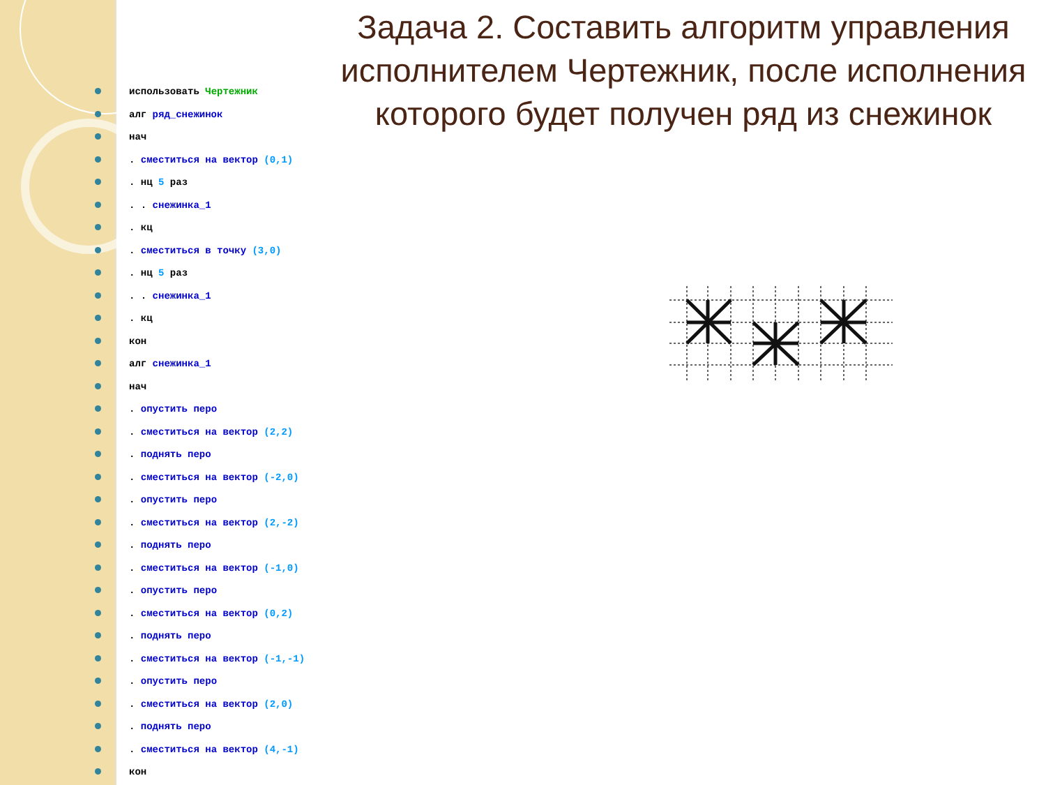Задача 2. Составить алгоритм управления исполнителем Чертежник, после исполнения которого будет получен ряд из снежинок
использовать Чертежник
алг ряд_снежинок
нач
. сместиться на вектор (0,1)
. нц 5 раз
. . снежинка_1
. кц
. сместиться в точку (3,0)
. нц 5 раз
. . снежинка_1
. кц
кон
алг снежинка_1
нач
. опустить перо
. сместиться на вектор (2,2)
. поднять перо
. сместиться на вектор (-2,0)
. опустить перо
. сместиться на вектор (2,-2)
. поднять перо
. сместиться на вектор (-1,0)
. опустить перо
. сместиться на вектор (0,2)
. поднять перо
. сместиться на вектор (-1,-1)
. опустить перо
. сместиться на вектор (2,0)
. поднять перо
. сместиться на вектор (4,-1)
кон